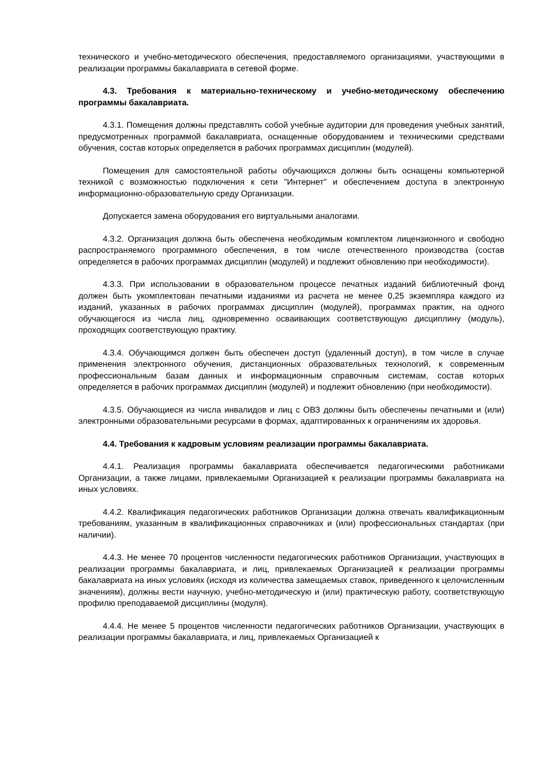технического и учебно-методического обеспечения, предоставляемого организациями, участвующими в реализации программы бакалавриата в сетевой форме.
4.3. Требования к материально-техническому и учебно-методическому обеспечению программы бакалавриата.
4.3.1. Помещения должны представлять собой учебные аудитории для проведения учебных занятий, предусмотренных программой бакалавриата, оснащенные оборудованием и техническими средствами обучения, состав которых определяется в рабочих программах дисциплин (модулей).
Помещения для самостоятельной работы обучающихся должны быть оснащены компьютерной техникой с возможностью подключения к сети "Интернет" и обеспечением доступа в электронную информационно-образовательную среду Организации.
Допускается замена оборудования его виртуальными аналогами.
4.3.2. Организация должна быть обеспечена необходимым комплектом лицензионного и свободно распространяемого программного обеспечения, в том числе отечественного производства (состав определяется в рабочих программах дисциплин (модулей) и подлежит обновлению при необходимости).
4.3.3. При использовании в образовательном процессе печатных изданий библиотечный фонд должен быть укомплектован печатными изданиями из расчета не менее 0,25 экземпляра каждого из изданий, указанных в рабочих программах дисциплин (модулей), программах практик, на одного обучающегося из числа лиц, одновременно осваивающих соответствующую дисциплину (модуль), проходящих соответствующую практику.
4.3.4. Обучающимся должен быть обеспечен доступ (удаленный доступ), в том числе в случае применения электронного обучения, дистанционных образовательных технологий, к современным профессиональным базам данных и информационным справочным системам, состав которых определяется в рабочих программах дисциплин (модулей) и подлежит обновлению (при необходимости).
4.3.5. Обучающиеся из числа инвалидов и лиц с ОВЗ должны быть обеспечены печатными и (или) электронными образовательными ресурсами в формах, адаптированных к ограничениям их здоровья.
4.4. Требования к кадровым условиям реализации программы бакалавриата.
4.4.1. Реализация программы бакалавриата обеспечивается педагогическими работниками Организации, а также лицами, привлекаемыми Организацией к реализации программы бакалавриата на иных условиях.
4.4.2. Квалификация педагогических работников Организации должна отвечать квалификационным требованиям, указанным в квалификационных справочниках и (или) профессиональных стандартах (при наличии).
4.4.3. Не менее 70 процентов численности педагогических работников Организации, участвующих в реализации программы бакалавриата, и лиц, привлекаемых Организацией к реализации программы бакалавриата на иных условиях (исходя из количества замещаемых ставок, приведенного к целочисленным значениям), должны вести научную, учебно-методическую и (или) практическую работу, соответствующую профилю преподаваемой дисциплины (модуля).
4.4.4. Не менее 5 процентов численности педагогических работников Организации, участвующих в реализации программы бакалавриата, и лиц, привлекаемых Организацией к